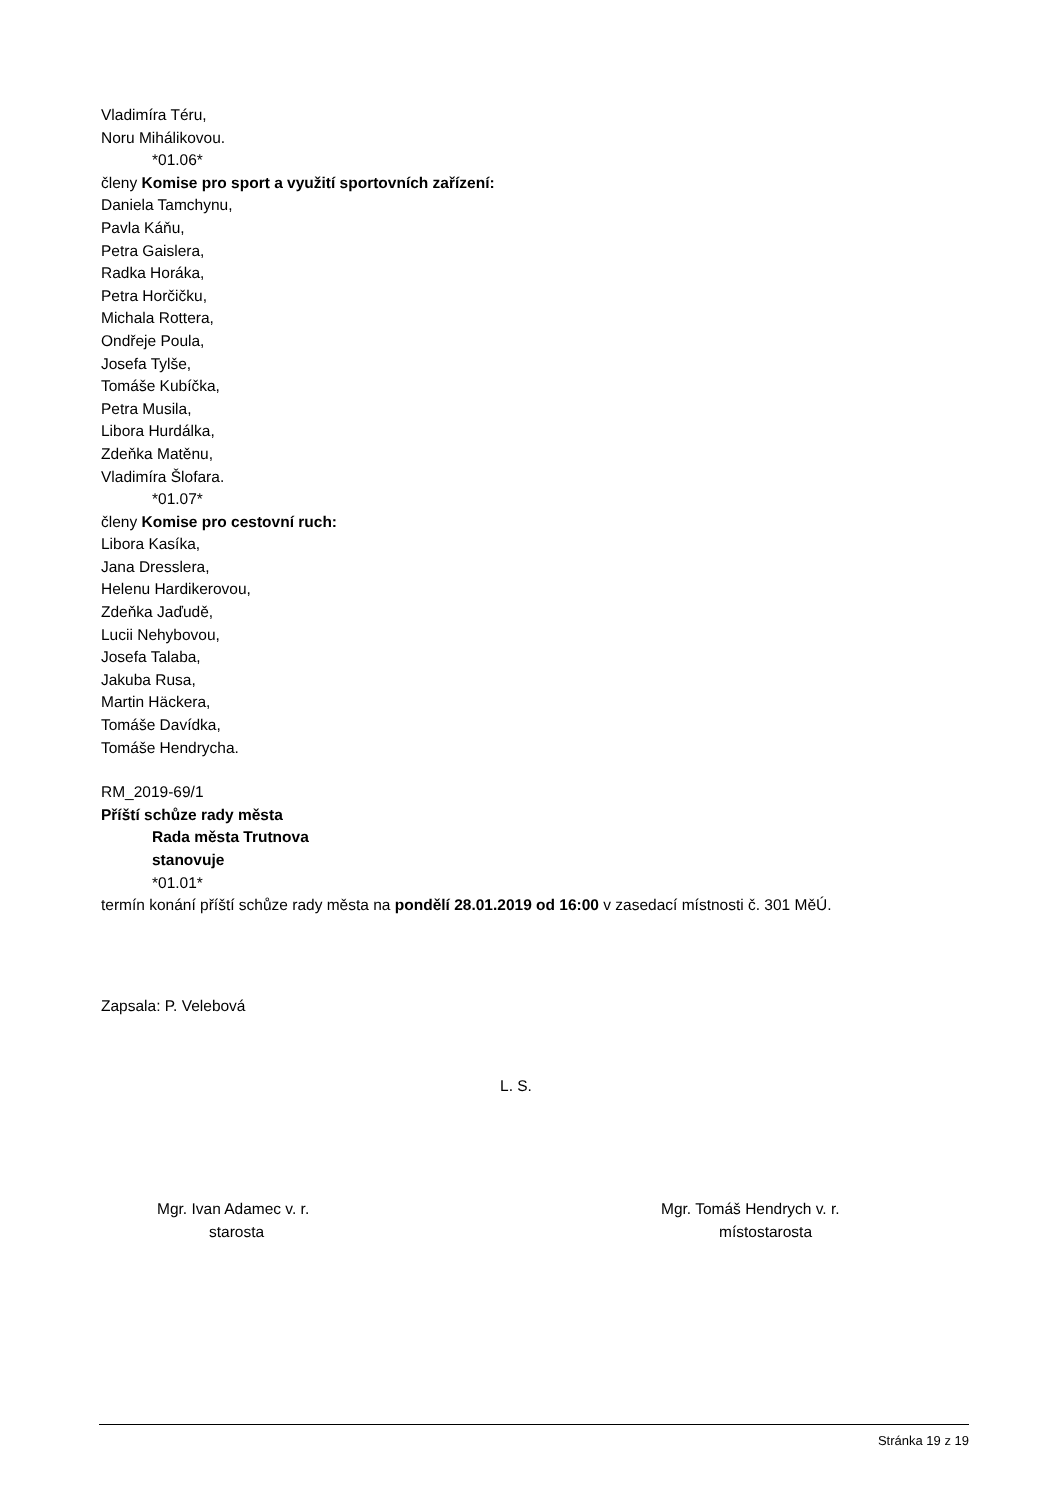Vladimíra Téru,
Noru Mihálikovou.
*01.06*
členy Komise pro sport a využití sportovních zařízení:
Daniela Tamchynu,
Pavla Káňu,
Petra Gaislera,
Radka Horáka,
Petra Horčičku,
Michala Rottera,
Ondřeje Poula,
Josefa Tylše,
Tomáše Kubíčka,
Petra Musila,
Libora Hurdálka,
Zdeňka Matěnu,
Vladimíra Šlofara.
*01.07*
členy Komise pro cestovní ruch:
Libora Kasíka,
Jana Dresslera,
Helenu Hardikerovou,
Zdeňka Jaďudě,
Lucii Nehybovou,
Josefa Talaba,
Jakuba Rusa,
Martin Häckera,
Tomáše Davídka,
Tomáše Hendrycha.
RM_2019-69/1
Příští schůze rady města
Rada města Trutnova
stanovuje
*01.01*
termín konání příští schůze rady města na pondělí 28.01.2019 od 16:00 v zasedací místnosti č. 301 MěÚ.
Zapsala: P. Velebová
L. S.
Mgr. Ivan Adamec v. r.
starosta
Mgr. Tomáš Hendrych v. r.
místostarosta
Stránka 19 z 19